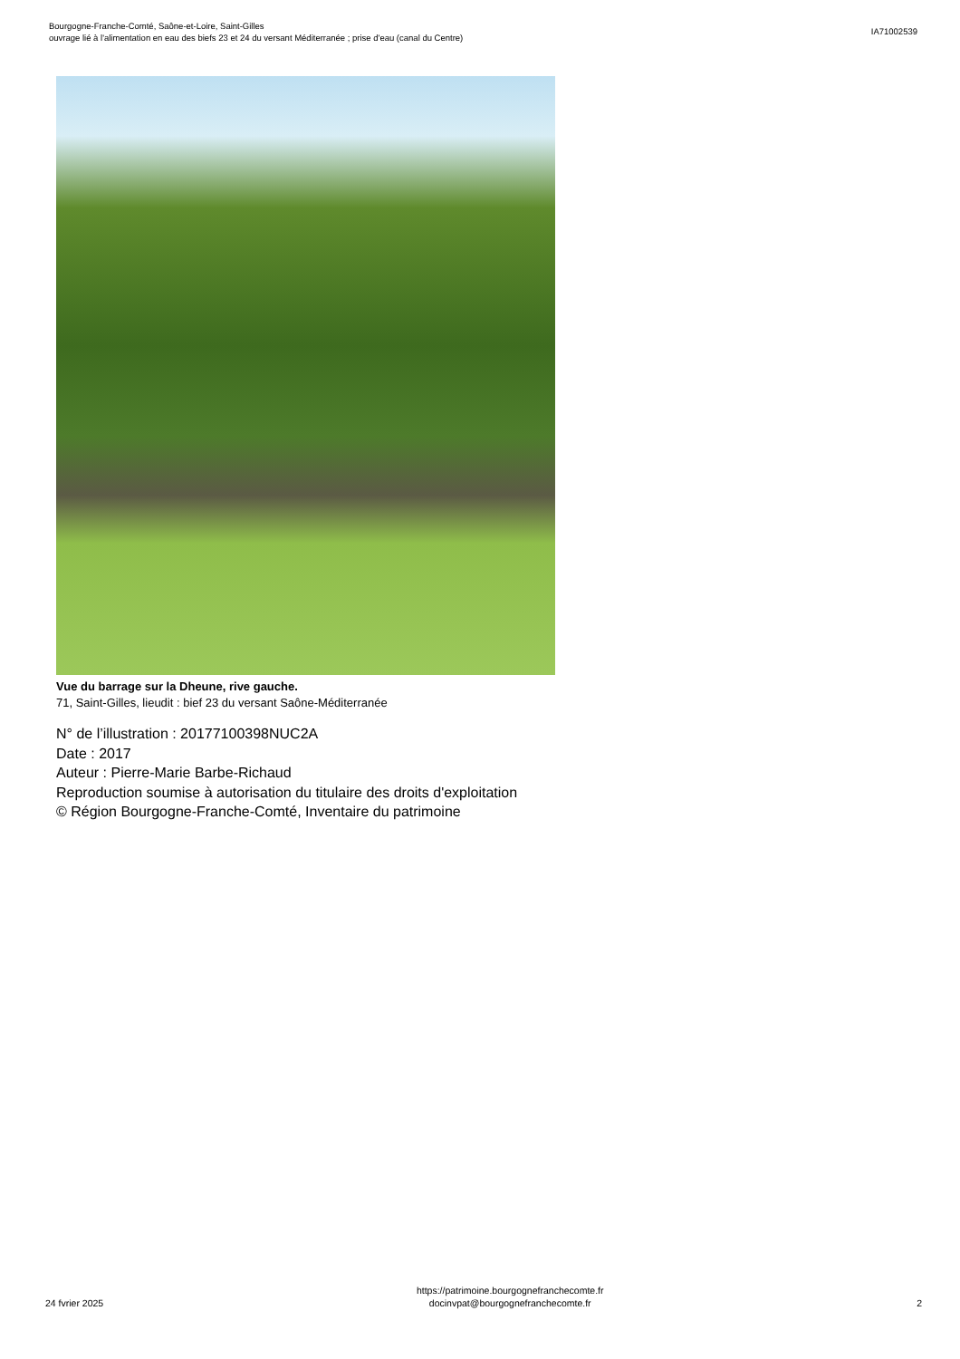Bourgogne-Franche-Comté, Saône-et-Loire, Saint-Gilles
ouvrage lié à l'alimentation en eau des biefs 23 et 24 du versant Méditerranée ; prise d'eau (canal du Centre)
IA71002539
Vue du barrage sur la Dheune, rive gauche.
71, Saint-Gilles, lieudit : bief 23 du versant Saône-Méditerranée
N° de l’illustration : 20177100398NUC2A
Date : 2017
Auteur : Pierre-Marie Barbe-Richaud
Reproduction soumise à autorisation du titulaire des droits d'exploitation
© Région Bourgogne-Franche-Comté, Inventaire du patrimoine
24 fvrier 2025
https://patrimoine.bourgognefranchecomte.fr
docinvpat@bourgognefranchecomte.fr
2